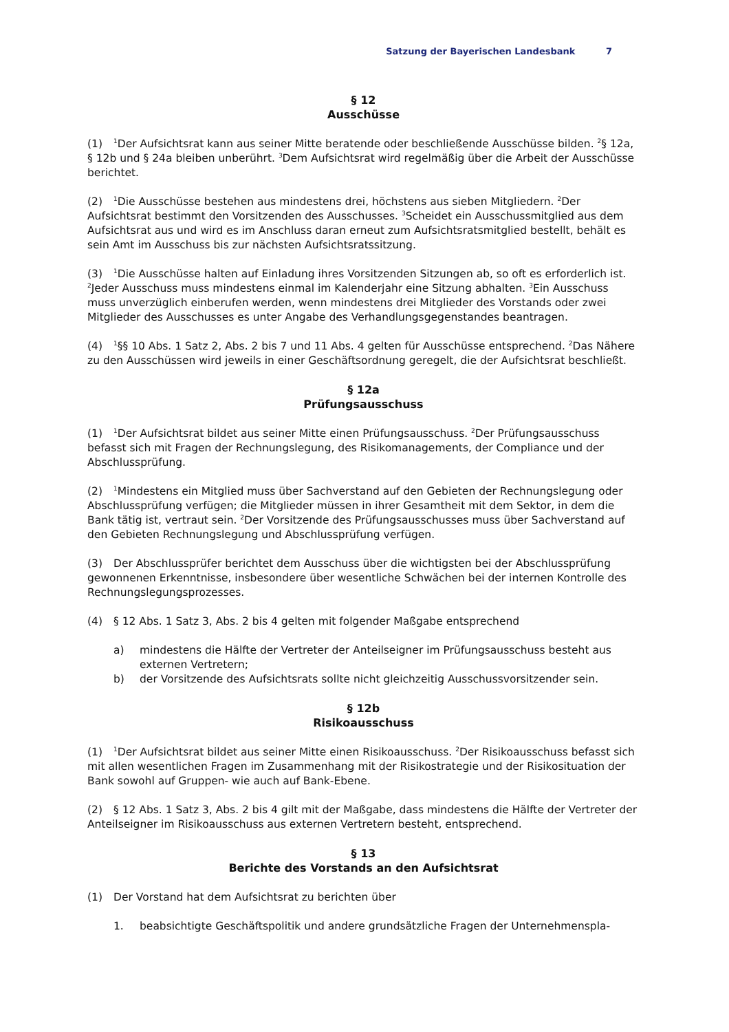Satzung der Bayerischen Landesbank 7
§ 12
Ausschüsse
(1)<sup>1</sup>Der Aufsichtsrat kann aus seiner Mitte beratende oder beschließende Ausschüsse bilden. <sup>2</sup>§ 12a, § 12b und § 24a bleiben unberührt. <sup>3</sup>Dem Aufsichtsrat wird regelmäßig über die Arbeit der Ausschüsse berichtet.
(2)<sup>1</sup>Die Ausschüsse bestehen aus mindestens drei, höchstens aus sieben Mitgliedern. <sup>2</sup>Der Aufsichtsrat bestimmt den Vorsitzenden des Ausschusses. <sup>3</sup>Scheidet ein Ausschussmitglied aus dem Aufsichtsrat aus und wird es im Anschluss daran erneut zum Aufsichtsratsmitglied bestellt, behält es sein Amt im Ausschuss bis zur nächsten Aufsichtsratssitzung.
(3)<sup>1</sup>Die Ausschüsse halten auf Einladung ihres Vorsitzenden Sitzungen ab, so oft es erforderlich ist. <sup>2</sup>Jeder Ausschuss muss mindestens einmal im Kalenderjahr eine Sitzung abhalten. <sup>3</sup>Ein Ausschuss muss unverzüglich einberufen werden, wenn mindestens drei Mitglieder des Vorstands oder zwei Mitglieder des Ausschusses es unter Angabe des Verhandlungsgegenstandes beantragen.
(4)<sup>1</sup>§§ 10 Abs. 1 Satz 2, Abs. 2 bis 7 und 11 Abs. 4 gelten für Ausschüsse entsprechend. <sup>2</sup>Das Nähere zu den Ausschüssen wird jeweils in einer Geschäftsordnung geregelt, die der Aufsichtsrat beschließt.
§ 12a
Prüfungsausschuss
(1)<sup>1</sup>Der Aufsichtsrat bildet aus seiner Mitte einen Prüfungsausschuss. <sup>2</sup>Der Prüfungsausschuss befasst sich mit Fragen der Rechnungslegung, des Risikomanagements, der Compliance und der Abschlussprüfung.
(2)<sup>1</sup>Mindestens ein Mitglied muss über Sachverstand auf den Gebieten der Rechnungslegung oder Abschlussprüfung verfügen; die Mitglieder müssen in ihrer Gesamtheit mit dem Sektor, in dem die Bank tätig ist, vertraut sein. <sup>2</sup>Der Vorsitzende des Prüfungsausschusses muss über Sachverstand auf den Gebieten Rechnungslegung und Abschlussprüfung verfügen.
(3) Der Abschlussprüfer berichtet dem Ausschuss über die wichtigsten bei der Abschlussprüfung gewonnenen Erkenntnisse, insbesondere über wesentliche Schwächen bei der internen Kontrolle des Rechnungslegungsprozesses.
(4) § 12 Abs. 1 Satz 3, Abs. 2 bis 4 gelten mit folgender Maßgabe entsprechend
a) mindestens die Hälfte der Vertreter der Anteilseigner im Prüfungsausschuss besteht aus externen Vertretern;
b) der Vorsitzende des Aufsichtsrats sollte nicht gleichzeitig Ausschussvorsitzender sein.
§ 12b
Risikoausschuss
(1)<sup>1</sup>Der Aufsichtsrat bildet aus seiner Mitte einen Risikoausschuss. <sup>2</sup>Der Risikoausschuss befasst sich mit allen wesentlichen Fragen im Zusammenhang mit der Risikostrategie und der Risikosituation der Bank sowohl auf Gruppen- wie auch auf Bank-Ebene.
(2) § 12 Abs. 1 Satz 3, Abs. 2 bis 4 gilt mit der Maßgabe, dass mindestens die Hälfte der Vertreter der Anteilseigner im Risikoausschuss aus externen Vertretern besteht, entsprechend.
§ 13
Berichte des Vorstands an den Aufsichtsrat
(1) Der Vorstand hat dem Aufsichtsrat zu berichten über
1. beabsichtigte Geschäftspolitik und andere grundsätzliche Fragen der Unternehmenspla-